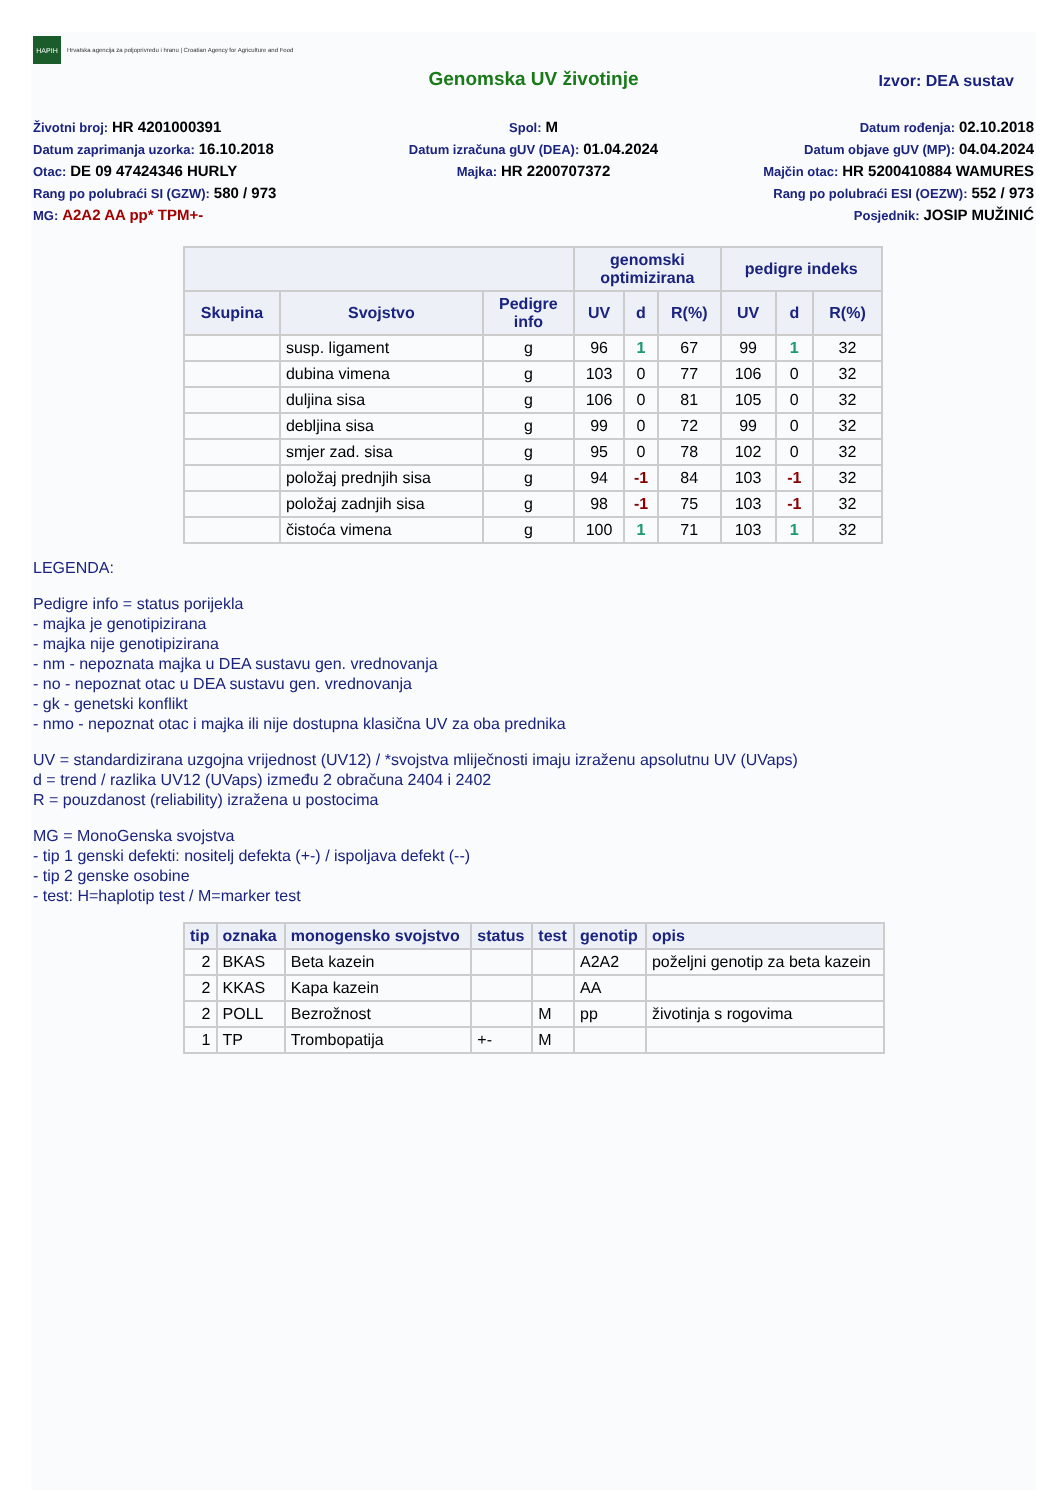HAPIH
Hrvatska agencija za poljoprivredu i hranu | Croatian Agency for Agriculture and Food
Genomska UV životinje
Izvor: DEA sustav
Životni broj: HR 4201000391
Datum zaprimanja uzorka: 16.10.2018
Otac: DE 09 47424346 HURLY
Rang po polubraći SI (GZW): 580 / 973
MG: A2A2 AA pp* TPM+-
Spol: M
Datum izračuna gUV (DEA): 01.04.2024
Majka: HR 2200707372
Datum rođenja: 02.10.2018
Datum objave gUV (MP): 04.04.2024
Majčin otac: HR 5200410884 WAMURES
Rang po polubraći ESI (OEZW): 552 / 973
Posjednik: JOSIP MUŽINIĆ
| | | | genomski optimizirana | | | pedigre indeks | | |
| --- | --- | --- | --- | --- | --- | --- | --- | --- |
| Skupina | Svojstvo | Pedigre info | UV | d | R(%) | UV | d | R(%) |
| | susp. ligament | g | 96 | 1 | 67 | 99 | 1 | 32 |
| | dubina vimena | g | 103 | 0 | 77 | 106 | 0 | 32 |
| | duljina sisa | g | 106 | 0 | 81 | 105 | 0 | 32 |
| | debljina sisa | g | 99 | 0 | 72 | 99 | 0 | 32 |
| | smjer zad. sisa | g | 95 | 0 | 78 | 102 | 0 | 32 |
| | položaj prednjih sisa | g | 94 | -1 | 84 | 103 | -1 | 32 |
| | položaj zadnjih sisa | g | 98 | -1 | 75 | 103 | -1 | 32 |
| | čistoća vimena | g | 100 | 1 | 71 | 103 | 1 | 32 |
LEGENDA:
Pedigre info = status porijekla
- majka je genotipizirana
- majka nije genotipizirana
- nm - nepoznata majka u DEA sustavu gen. vrednovanja
- no - nepoznat otac u DEA sustavu gen. vrednovanja
- gk - genetski konflikt
- nmo - nepoznat otac i majka ili nije dostupna klasična UV za oba prednika
UV = standardizirana uzgojna vrijednost (UV12) / *svojstva mliječnosti imaju izraženu apsolutnu UV (UVaps)
d = trend / razlika UV12 (UVaps) između 2 obračuna 2404 i 2402
R = pouzdanost (reliability) izražena u postocima
MG = MonoGenska svojstva
- tip 1 genski defekti: nositelj defekta (+-) / ispoljava defekt (--)
- tip 2 genske osobine
- test: H=haplotip test / M=marker test
| tip | oznaka | monogensko svojstvo | status | test | genotip | opis |
| --- | --- | --- | --- | --- | --- | --- |
| 2 | BKAS | Beta kazein | | | A2A2 | poželjni genotip za beta kazein |
| 2 | KKAS | Kapa kazein | | | AA | |
| 2 | POLL | Bezrožnost | | M | pp | životinja s rogovima |
| 1 | TP | Trombopatija | +- | M | | |